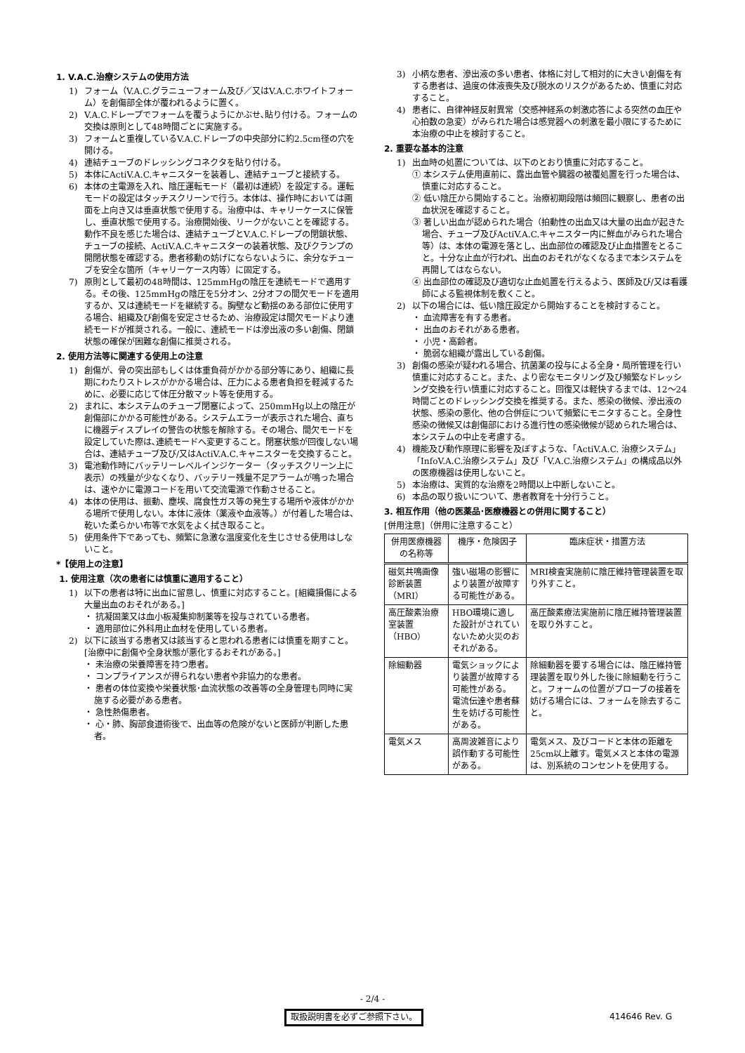1. V.A.C.治療システムの使用方法
1) フォーム（V.A.C.グラニューフォーム及び／又はV.A.C.ホワイトフォーム）を創傷部全体が覆われるように置く。
2) V.A.C.ドレープでフォームを覆うようにかぶせ､貼り付ける。フォームの交換は原則として48時間ごとに実施する。
3) フォームと重複しているV.A.C.ドレープの中央部分に約2.5cm径の穴を開ける。
4) 連結チューブのドレッシングコネクタを貼り付ける。
5) 本体にActiV.A.C.キャニスターを装着し、連結チューブと接続する。
6) 本体の主電源を入れ、陰圧運転モード（最初は連続）を設定する。運転モードの設定はタッチスクリーンで行う。本体は、操作時においては画面を上向き又は垂直状態で使用する。治療中は、キャリーケースに保管し、垂直状態で使用する。治療開始後、リークがないことを確認する。動作不良を感じた場合は、連結チューブとV.A.C.ドレープの閉鎖状態、チューブの接続、ActiV.A.C.キャニスターの装着状態、及びクランプの開閉状態を確認する。患者移動の妨げにならないように、余分なチューブを安全な箇所（キャリーケース内等）に固定する。
7) 原則として最初の48時間は、125mmHgの陰圧を連続モードで適用する。その後、125mmHgの陰圧を5分オン、2分オフの間欠モードを適用するか、又は連続モードを継続する。胸壁など動揺のある部位に使用する場合、組織及び創傷を安定させるため、治療設定は間欠モードより連続モードが推奨される。一般に、連続モードは滲出液の多い創傷、閉鎖状態の確保が困難な創傷に推奨される。
2. 使用方法等に関連する使用上の注意
1) 創傷が、骨の突出部もしくは体重負荷がかかる部分等にあり、組織に長期にわたりストレスがかかる場合は、圧力による患者負担を軽減するために、必要に応じて体圧分散マット等を使用する。
2) まれに、本システムのチューブ閉塞によって、250mmHg以上の陰圧が創傷部にかかる可能性がある。システムエラーが表示された場合、直ちに機器ディスプレイの警告の状態を解除する。その場合、間欠モードを設定していた際は､連続モードへ変更すること。閉塞状態が回復しない場合は、連結チューブ及び/又はActiV.A.C.キャニスターを交換すること。
3) 電池動作時にバッテリーレベルインジケーター（タッチスクリーン上に表示）の残量が少なくなり、バッテリー残量不足アラームが鳴った場合は、速やかに電源コードを用いて交流電源で作動させること。
4) 本体の使用は、振動、塵埃、腐食性ガス等の発生する場所や液体がかかる場所で使用しない。本体に液体（薬液や血液等。）が付着した場合は、乾いた柔らかい布等で水気をよく拭き取ること。
5) 使用条件下であっても、頻繁に急激な温度変化を生じさせる使用はしないこと。
*【使用上の注意】
1. 使用注意（次の患者には慎重に適用すること）
1) 以下の患者は特に出血に留意し、慎重に対応すること。[組織損傷による大量出血のおそれがある。]
・ 抗凝固薬又は血小板凝集抑制薬等を投与されている患者。
・ 適用部位に外科用止血材を使用している患者。
2) 以下に該当する患者又は該当すると思われる患者には慎重を期すこと。[治療中に創傷や全身状態が悪化するおそれがある。]
・ 未治療の栄養障害を持つ患者。
・ コンプライアンスが得られない患者や非協力的な患者。
・ 患者の体位変換や栄養状態･血流状態の改善等の全身管理も同時に実施する必要がある患者。
・ 急性熱傷患者。
・ 心・肺、胸部食道術後で、出血等の危険がないと医師が判断した患者。
3) 小柄な患者、滲出液の多い患者、体格に対して相対的に大きい創傷を有する患者は、過度の体液喪失及び脱水のリスクがあるため、慎重に対応すること。
4) 患者に、自律神経反射異常（交感神経系の刺激応答による突然の血圧や心拍数の急変）がみられた場合は感覚器への刺激を最小限にするために本治療の中止を検討すること。
2. 重要な基本的注意
1) 出血時の処置については、以下のとおり慎重に対応すること。
① 本システム使用直前に、露出血管や臓器の被覆処置を行った場合は、慎重に対応すること。
② 低い陰圧から開始すること。治療初期段階は頻回に観察し、患者の出血状況を確認すること。
③ 著しい出血が認められた場合（拍動性の出血又は大量の出血が起きた場合、チューブ及びActiV.A.C.キャニスター内に鮮血がみられた場合等）は、本体の電源を落とし、出血部位の確認及び止血措置をとること。十分な止血が行われ、出血のおそれがなくなるまで本システムを再開してはならない。
④ 出血部位の確認及び適切な止血処置を行えるよう、医師及び/又は看護師による監視体制を敷くこと。
2) 以下の場合には、低い陰圧設定から開始することを検討すること。
・ 血流障害を有する患者。
・ 出血のおそれがある患者。
・ 小児・高齢者。
・ 脆弱な組織が露出している創傷。
3) 創傷の感染が疑われる場合、抗菌薬の投与による全身・局所管理を行い慎重に対応すること。また、より密なモニタリング及び頻繁なドレッシング交換を行い慎重に対応すること。回復又は軽快するまでは、12～24時間ごとのドレッシング交換を推奨する。また、感染の徴候、滲出液の状態、感染の悪化、他の合併症について頻繁にモニタすること。全身性感染の徴候又は創傷部における進行性の感染徴候が認められた場合は、本システムの中止を考慮する。
4) 機能及び動作原理に影響を及ぼすような､「ActiV.A.C. 治療システム」「InfoV.A.C.治療システム」及び「V.A.C.治療システム」の構成品以外の医療機器は使用しないこと。
5) 本治療は、実質的な治療を2時間以上中断しないこと。
6) 本品の取り扱いについて、患者教育を十分行うこと。
3. 相互作用（他の医薬品･医療機器との併用に関すること）
[併用注意]（併用に注意すること）
| 併用医療機器の名称等 | 機序・危険因子 | 臨床症状・措置方法 |
| --- | --- | --- |
| 磁気共鳴画像診断装置（MRI） | 強い磁場の影響により装置が故障する可能性がある。 | MRI検査実施前に陰圧維持管理装置を取り外すこと。 |
| 高圧酸素治療室装置（HBO） | HBO環境に適した設計がされていないため火災のおそれがある。 | 高圧酸素療法実施前に陰圧維持管理装置を取り外すこと。 |
| 除細動器 | 電気ショックにより装置が故障する可能性がある。 電流伝達や患者蘇生を妨げる可能性がある。 | 除細動器を要する場合には、陰圧維持管理装置を取り外した後に除細動を行うこと。フォームの位置がプローブの接着を妨げる場合には、フォームを除去すること。 |
| 電気メス | 高周波雑音により誤作動する可能性がある。 | 電気メス、及びコードと本体の距離を25cm以上離す。電気メスと本体の電源は、別系統のコンセントを使用する。 |
- 2/4 -
取扱説明書を必ずご参照下さい。 414646 Rev. G